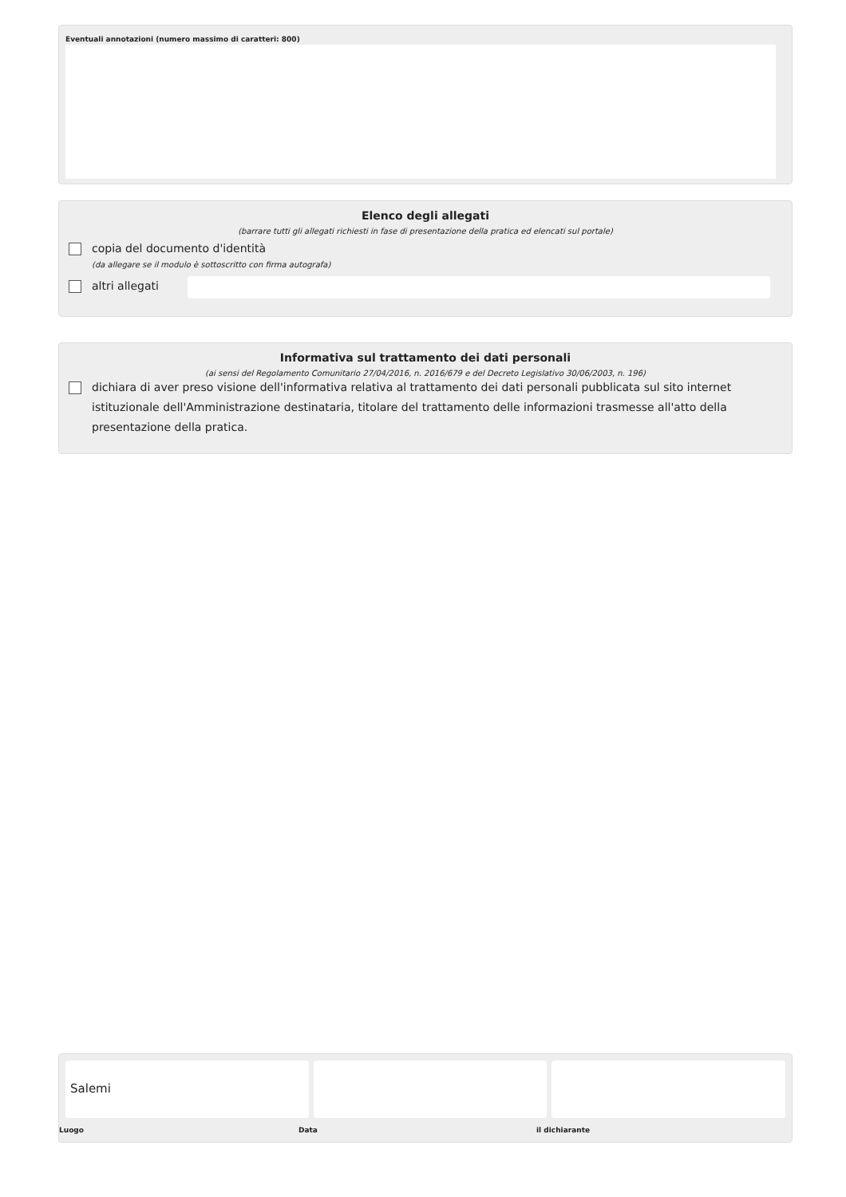Eventuali annotazioni (numero massimo di caratteri: 800)
Elenco degli allegati
(barrare tutti gli allegati richiesti in fase di presentazione della pratica ed elencati sul portale)
copia del documento d'identità
(da allegare se il modulo è sottoscritto con firma autografa)
altri allegati
Informativa sul trattamento dei dati personali
(ai sensi del Regolamento Comunitario 27/04/2016, n. 2016/679 e del Decreto Legislativo 30/06/2003, n. 196)
dichiara di aver preso visione dell'informativa relativa al trattamento dei dati personali pubblicata sul sito internet istituzionale dell'Amministrazione destinataria, titolare del trattamento delle informazioni trasmesse all'atto della presentazione della pratica.
Salemi
Luogo Data il dichiarante